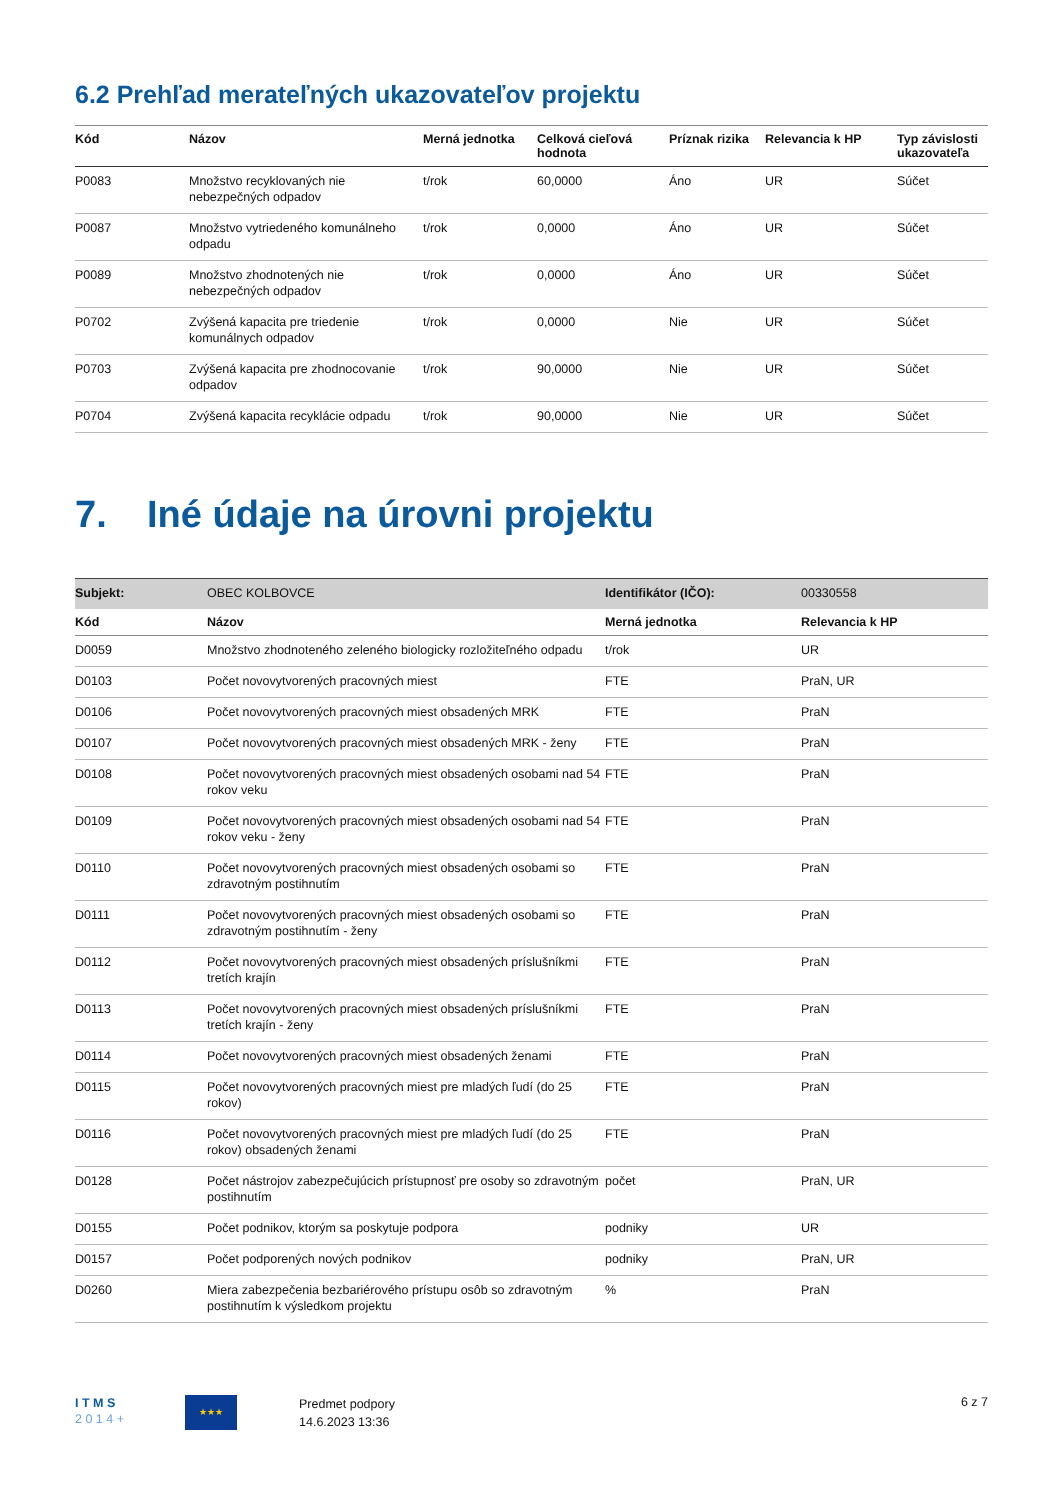6.2 Prehľad merateľných ukazovateľov projektu
| Kód | Názov | Merná jednotka | Celková cieľová hodnota | Príznak rizika | Relevancia k HP | Typ závislosti ukazovateľa |
| --- | --- | --- | --- | --- | --- | --- |
| P0083 | Množstvo recyklovaných nie nebezpečných odpadov | t/rok | 60,0000 | Áno | UR | Súčet |
| P0087 | Množstvo vytriedeného komunálneho odpadu | t/rok | 0,0000 | Áno | UR | Súčet |
| P0089 | Množstvo zhodnotených nie nebezpečných odpadov | t/rok | 0,0000 | Áno | UR | Súčet |
| P0702 | Zvýšená kapacita pre triedenie komunálnych odpadov | t/rok | 0,0000 | Nie | UR | Súčet |
| P0703 | Zvýšená kapacita pre zhodnocovanie odpadov | t/rok | 90,0000 | Nie | UR | Súčet |
| P0704 | Zvýšená kapacita recyklácie odpadu | t/rok | 90,0000 | Nie | UR | Súčet |
7. Iné údaje na úrovni projektu
| Subjekt: | OBEC KOLBOVCE | Identifikátor (IČO): | 00330558 |
| Kód | Názov | Merná jednotka | Relevancia k HP |
| D0059 | Množstvo zhodnoteného zeleného biologicky rozložiteľného odpadu | t/rok | UR |
| D0103 | Počet novovytvorených pracovných miest | FTE | PraN, UR |
| D0106 | Počet novovytvorených pracovných miest obsadených MRK | FTE | PraN |
| D0107 | Počet novovytvorených pracovných miest obsadených MRK - ženy | FTE | PraN |
| D0108 | Počet novovytvorených pracovných miest obsadených osobami nad 54 rokov veku | FTE | PraN |
| D0109 | Počet novovytvorených pracovných miest obsadených osobami nad 54 rokov veku - ženy | FTE | PraN |
| D0110 | Počet novovytvorených pracovných miest obsadených osobami so zdravotným postihnutím | FTE | PraN |
| D0111 | Počet novovytvorených pracovných miest obsadených osobami so zdravotným postihnutím - ženy | FTE | PraN |
| D0112 | Počet novovytvorených pracovných miest obsadených príslušníkmi tretích krajín | FTE | PraN |
| D0113 | Počet novovytvorených pracovných miest obsadených príslušníkmi tretích krajín - ženy | FTE | PraN |
| D0114 | Počet novovytvorených pracovných miest obsadených ženami | FTE | PraN |
| D0115 | Počet novovytvorených pracovných miest pre mladých ľudí (do 25 rokov) | FTE | PraN |
| D0116 | Počet novovytvorených pracovných miest pre mladých ľudí (do 25 rokov) obsadených ženami | FTE | PraN |
| D0128 | Počet nástrojov zabezpečujúcich prístupnosť pre osoby so zdravotným postihnutím | počet | PraN, UR |
| D0155 | Počet podnikov, ktorým sa poskytuje podpora | podniky | UR |
| D0157 | Počet podporených nových podnikov | podniky | PraN, UR |
| D0260 | Miera zabezpečenia bezbariérového prístupu osôb so zdravotným postihnutím k výsledkom projektu | % | PraN |
I T M S
2 0 1 4 +
★★★
Predmet podpory
14.6.2023 13:36
6 z 7